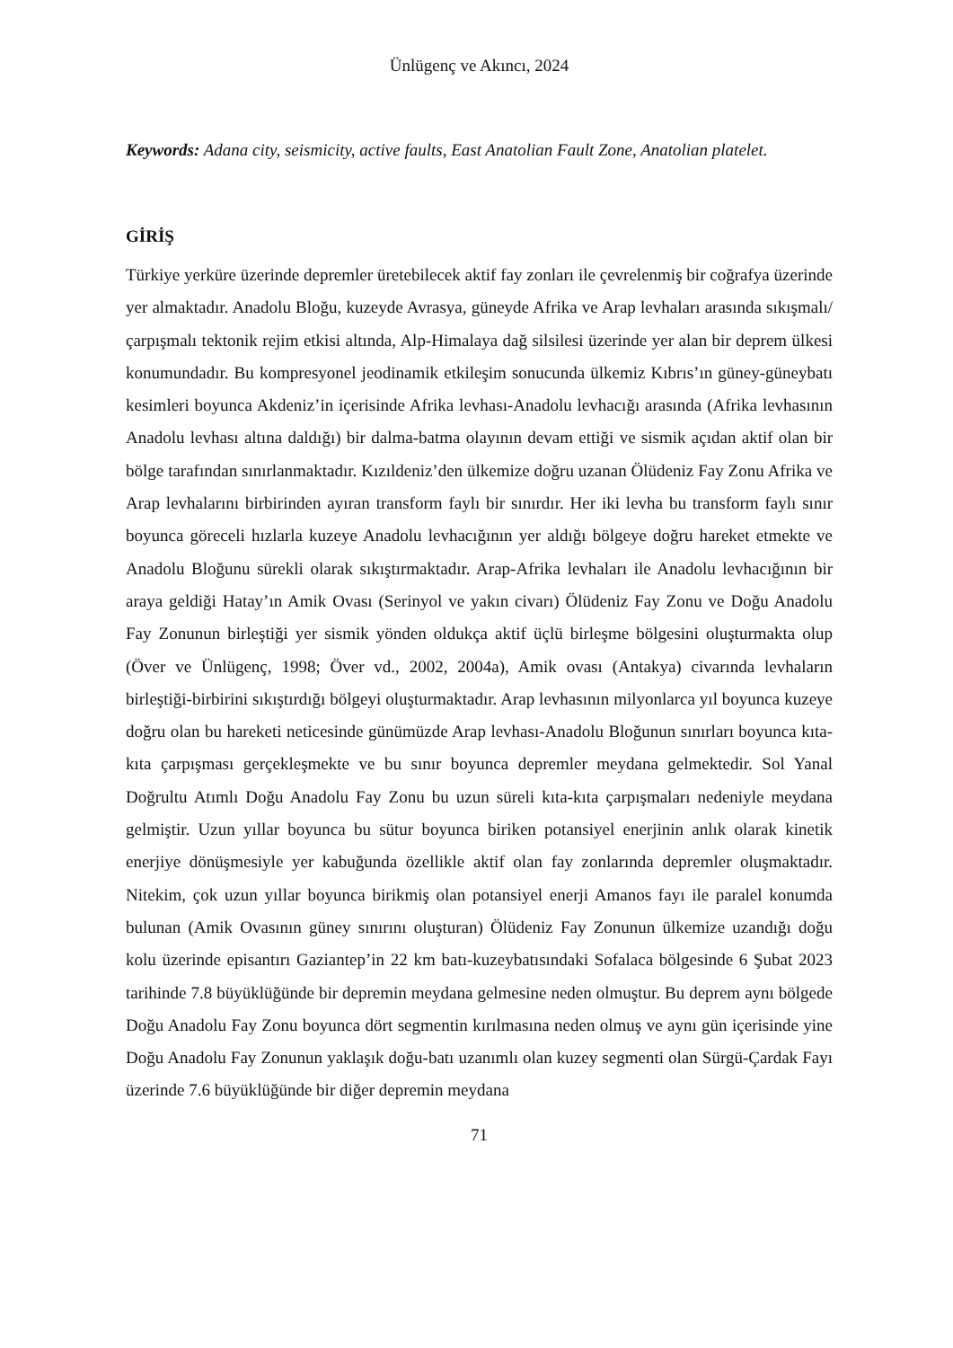Ünlügenç ve Akıncı, 2024
Keywords: Adana city, seismicity, active faults, East Anatolian Fault Zone, Anatolian platelet.
GİRİŞ
Türkiye yerküre üzerinde depremler üretebilecek aktif fay zonları ile çevrelenmiş bir coğrafya üzerinde yer almaktadır. Anadolu Bloğu, kuzeyde Avrasya, güneyde Afrika ve Arap levhaları arasında sıkışmalı/çarpışmalı tektonik rejim etkisi altında, Alp-Himalaya dağ silsilesi üzerinde yer alan bir deprem ülkesi konumundadır. Bu kompresyonel jeodinamik etkileşim sonucunda ülkemiz Kıbrıs’ın güney-güneybatı kesimleri boyunca Akdeniz’in içerisinde Afrika levhası-Anadolu levhacığı arasında (Afrika levhasının Anadolu levhası altına daldığı) bir dalma-batma olayının devam ettiği ve sismik açıdan aktif olan bir bölge tarafından sınırlanmaktadır. Kızıldeniz’den ülkemize doğru uzanan Ölüdeniz Fay Zonu Afrika ve Arap levhalarını birbirinden ayıran transform faylı bir sınırdır. Her iki levha bu transform faylı sınır boyunca göreceli hızlarla kuzeye Anadolu levhacığının yer aldığı bölgeye doğru hareket etmekte ve Anadolu Bloğunu sürekli olarak sıkıştırmaktadır. Arap-Afrika levhaları ile Anadolu levhacığının bir araya geldiği Hatay’ın Amik Ovası (Serinyol ve yakın civarı) Ölüdeniz Fay Zonu ve Doğu Anadolu Fay Zonunun birleştiği yer sismik yönden oldukça aktif üçlü birleşme bölgesini oluşturmakta olup (Över ve Ünlügenç, 1998; Över vd., 2002, 2004a), Amik ovası (Antakya) civarında levhaların birleştiği-birbirini sıkıştırdığı bölgeyi oluşturmaktadır. Arap levhasının milyonlarca yıl boyunca kuzeye doğru olan bu hareketi neticesinde günümüzde Arap levhası-Anadolu Bloğunun sınırları boyunca kıta-kıta çarpışması gerçekleşmekte ve bu sınır boyunca depremler meydana gelmektedir. Sol Yanal Doğrultu Atımlı Doğu Anadolu Fay Zonu bu uzun süreli kıta-kıta çarpışmaları nedeniyle meydana gelmiştir. Uzun yıllar boyunca bu sütur boyunca biriken potansiyel enerjinin anlık olarak kinetik enerjiye dönüşmesiyle yer kabuğunda özellikle aktif olan fay zonlarında depremler oluşmaktadır. Nitekim, çok uzun yıllar boyunca birikmiş olan potansiyel enerji Amanos fayı ile paralel konumda bulunan (Amik Ovasının güney sınırını oluşturan) Ölüdeniz Fay Zonunun ülkemize uzandığı doğu kolu üzerinde episantırı Gaziantep’in 22 km batı-kuzeybatısındaki Sofalaca bölgesinde 6 Şubat 2023 tarihinde 7.8 büyüklüğünde bir depremin meydana gelmesine neden olmuştur. Bu deprem aynı bölgede Doğu Anadolu Fay Zonu boyunca dört segmentin kırılmasına neden olmuş ve aynı gün içerisinde yine Doğu Anadolu Fay Zonunun yaklaşık doğu-batı uzanımlı olan kuzey segmenti olan Sürgü-Çardak Fayı üzerinde 7.6 büyüklüğünde bir diğer depremin meydana
71